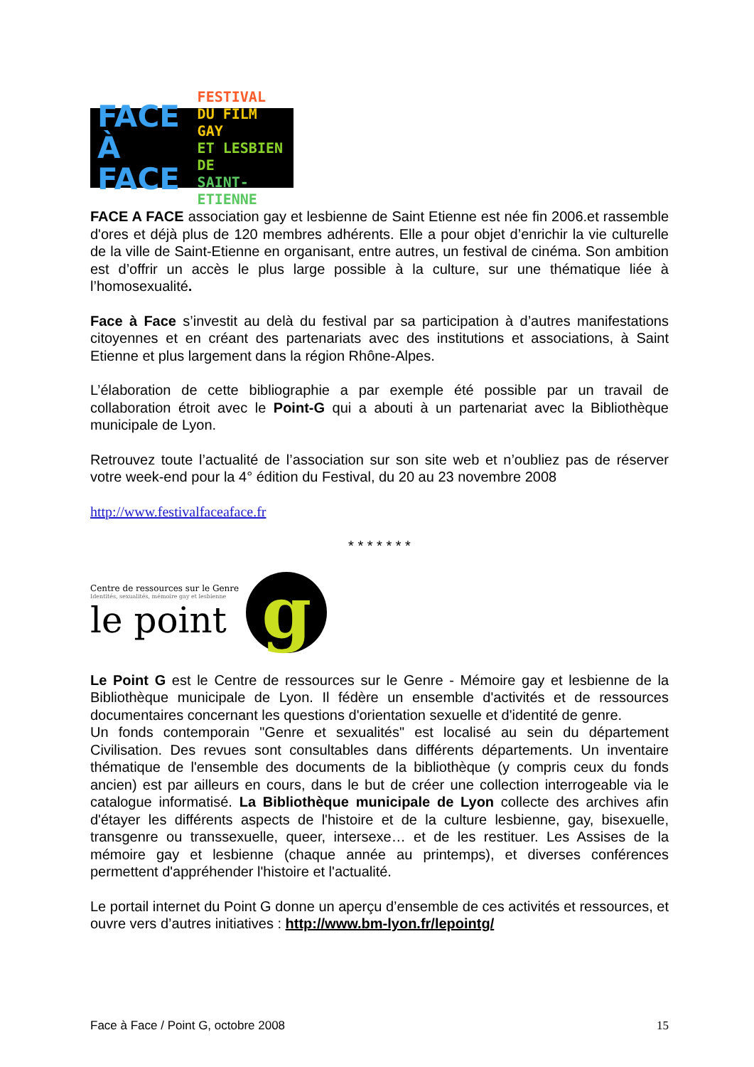FACE
À FACE
FESTIVAL
DU FILM GAY
ET LESBIEN DE
SAINT-ETIENNE
FACE A FACE association gay et lesbienne de Saint Etienne est née fin 2006.et rassemble d'ores et déjà plus de 120 membres adhérents. Elle a pour objet d’enrichir la vie culturelle de la ville de Saint-Etienne en organisant, entre autres, un festival de cinéma. Son ambition est d’offrir un accès le plus large possible à la culture, sur une thématique liée à l’homosexualité.
Face à Face s’investit au delà du festival par sa participation à d’autres manifestations citoyennes et en créant des partenariats avec des institutions et associations, à Saint Etienne et plus largement dans la région Rhône-Alpes.
L’élaboration de cette bibliographie a par exemple été possible par un travail de collaboration étroit avec le Point-G qui a abouti à un partenariat avec la Bibliothèque municipale de Lyon.
Retrouvez toute l’actualité de l’association sur son site web et n’oubliez pas de réserver votre week-end pour la 4° édition du Festival, du 20 au 23 novembre 2008
http://www.festivalfaceaface.fr
* * * * * * *
Centre de ressources sur le Genre
Identités, sexualités, mémoire gay et lesbienne
le point
g
Le Point G est le Centre de ressources sur le Genre - Mémoire gay et lesbienne de la Bibliothèque municipale de Lyon. Il fédère un ensemble d'activités et de ressources documentaires concernant les questions d'orientation sexuelle et d'identité de genre.
Un fonds contemporain "Genre et sexualités" est localisé au sein du département Civilisation. Des revues sont consultables dans différents départements. Un inventaire thématique de l'ensemble des documents de la bibliothèque (y compris ceux du fonds ancien) est par ailleurs en cours, dans le but de créer une collection interrogeable via le catalogue informatisé. La Bibliothèque municipale de Lyon collecte des archives afin d'étayer les différents aspects de l'histoire et de la culture lesbienne, gay, bisexuelle, transgenre ou transsexuelle, queer, intersexe… et de les restituer. Les Assises de la mémoire gay et lesbienne (chaque année au printemps), et diverses conférences permettent d'appréhender l'histoire et l'actualité.
Le portail internet du Point G donne un aperçu d’ensemble de ces activités et ressources, et ouvre vers d’autres initiatives : http://www.bm-lyon.fr/lepointg/
Face à Face / Point G, octobre 2008 15